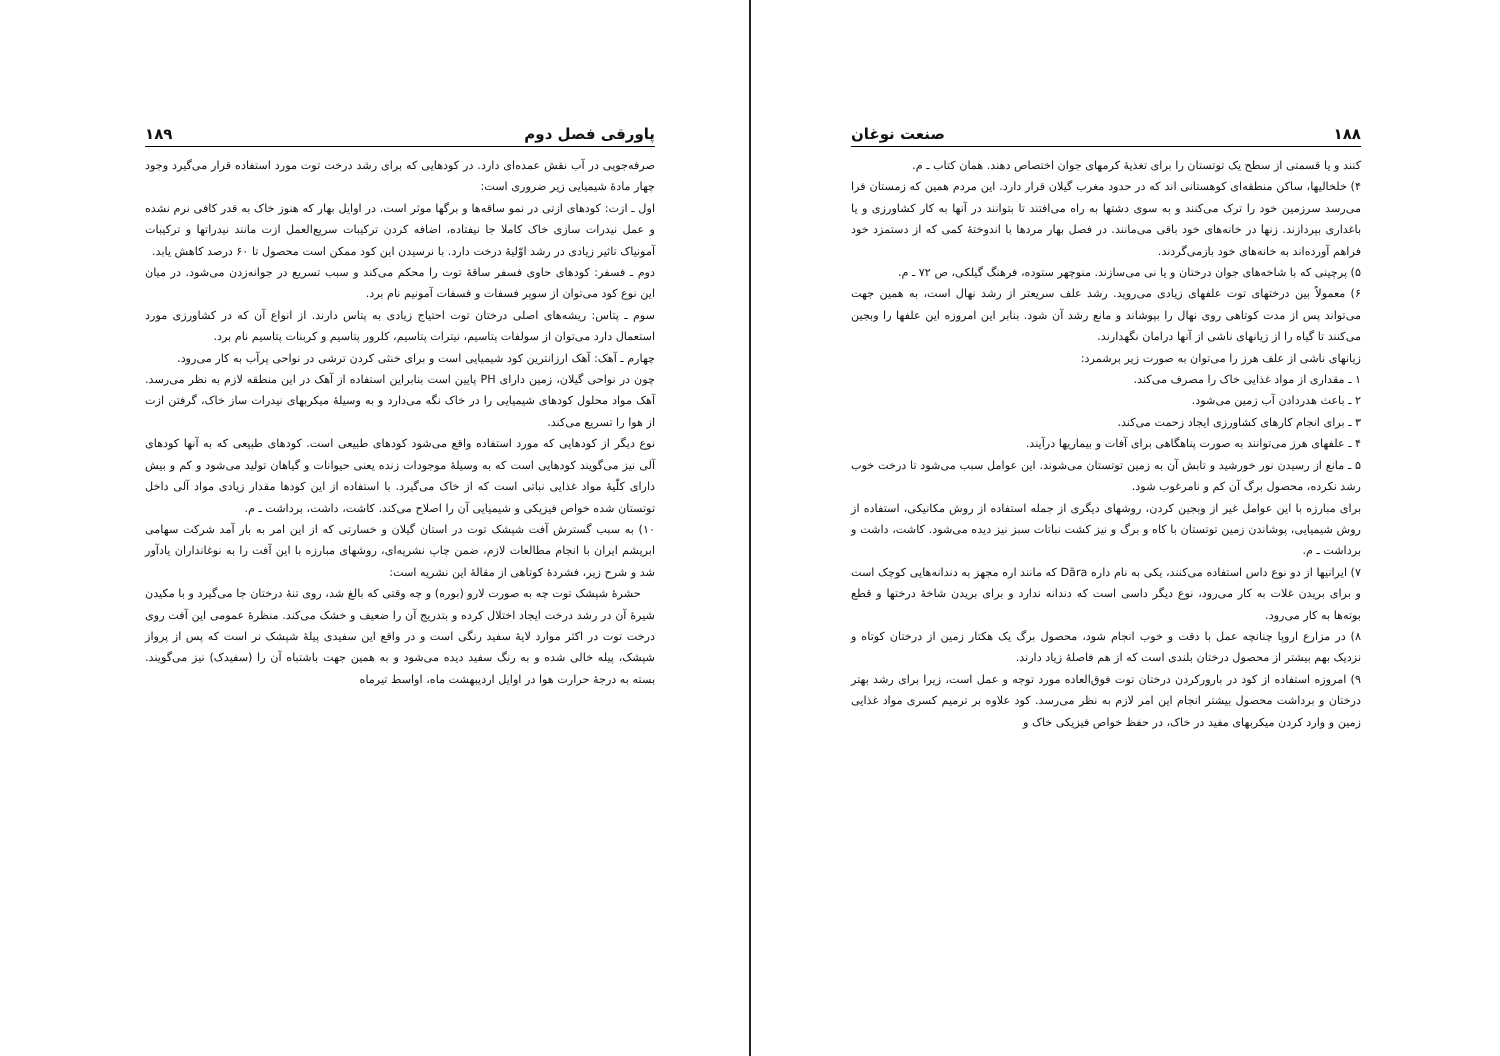۱۸۸ صنعت نوغان
کنند و یا قسمتی از سطح یک توتستان را برای تغذیهٔ کرمهای جوان اختصاص دهند. همان کتاب ـ م.
۴) خلخالیها، ساکن منطقه‌ای کوهستانی اند که در حدود مغرب گیلان قرار دارد. این مردم همین که زمستان فرا می‌رسد سرزمین خود را ترک می‌کنند و به سوی دشتها به راه می‌افتند تا بتوانند در آنها به کار کشاورزی و یا باغداری بپردازند. زنها در خانه‌های خود باقی می‌مانند. در فصل بهار مردها با اندوختهٔ کمی که از دستمزد خود فراهم آورده‌اند به خانه‌های خود بازمی‌گردند.
۵) پرچینی که با شاخه‌های جوان درختان و یا نی می‌سازند. منوچهر ستوده، فرهنگ گیلکی، ص ۷۲ ـ م.
۶) معمولاً بین درختهای توت علفهای زیادی می‌روید. رشد علف سریعتر از رشد نهال است، به همین جهت می‌تواند پس از مدت کوتاهی روی نهال را بپوشاند و مانع رشد آن شود. بنابر این امروزه این علفها را وبجین می‌کنند تا گیاه را از زیانهای ناشی از آنها درامان نگهدارند.
زیانهای ناشی از علف هرز را می‌توان به صورت زیر برشمرد:
۱ ـ مقداری از مواد غذایی خاک را مصرف می‌کند.
۲ ـ باعث هدردادن آب زمین می‌شود.
۳ ـ برای انجام کارهای کشاورزی ایجاد زحمت می‌کند.
۴ ـ علفهای هرز می‌توانند به صورت پناهگاهی برای آفات و بیماریها درآیند.
۵ ـ مانع از رسیدن نور خورشید و تابش آن به زمین توتستان می‌شوند. این عوامل سبب می‌شود تا درخت خوب رشد نکرده، محصول برگ آن کم و نامرغوب شود.
برای مبارزه با این عوامل غیر از وبجین کردن، روشهای دیگری از جمله استفاده از روش مکانیکی، استفاده از روش شیمیایی، پوشاندن زمین توتستان با کاه و برگ و نیز کشت نباتات سبز نیز دیده می‌شود. کاشت، داشت و برداشت ـ م.
۷) ایرانیها از دو نوع داس استفاده می‌کنند، یکی به نام داره Dāra که مانند اره مجهز به دندانه‌هایی کوچک است و برای بریدن غلات به کار می‌رود، نوع دیگر داسی است که دندانه ندارد و برای بریدن شاخهٔ درختها و قطع بوته‌ها به کار می‌رود.
۸) در مزارع اروپا چنانچه عمل با دقت و خوب انجام شود، محصول برگ یک هکتار زمین از درختان کوتاه و نزدیک بهم بیشتر از محصول درختان بلندی است که از هم فاصلهٔ زیاد دارند.
۹) امروزه استفاده از کود در بارورکردن درختان توت فوق‌العاده مورد توجه و عمل است، زیرا برای رشد بهتر درختان و برداشت محصول بیشتر انجام این امر لازم به نظر می‌رسد. کود علاوه بر ترمیم کسری مواد غذایی زمین و وارد کردن میکربهای مفید در خاک، در حفظ خواص فیزیکی خاک و
پاورقی فصل دوم ۱۸۹
صرفه‌جویی در آب نقش عمده‌ای دارد. در کودهایی که برای رشد درخت توت مورد استفاده قرار می‌گیرد وجود چهار مادهٔ شیمیایی زیر ضروری است:
اول ـ ازت: کودهای ازتی در نمو ساقه‌ها و برگها موثر است. در اوایل بهار که هنوز خاک به قدر کافی نرم نشده و عمل نیدرات سازی خاک کاملا جا نیفتاده، اضافه کردن ترکیبات سریع‌العمل ازت مانند نیدراتها و ترکیبات آمونیاک تاثیر زیادی در رشد اوّلیهٔ درخت دارد. با نرسیدن این کود ممکن است محصول تا ۶۰ درصد کاهش یابد.
دوم ـ فسفر: کودهای حاوی فسفر ساقهٔ توت را محکم می‌کند و سبب تسریع در جوانه‌زدن می‌شود. در میان این نوع کود می‌توان از سوپر فسفات و فسفات آمونیم نام برد.
سوم ـ پتاس: ریشه‌های اصلی درختان توت احتیاج زیادی به پتاس دارند. از انواع آن که در کشاورزی مورد استعمال دارد می‌توان از سولفات پتاسیم، نیترات پتاسیم، کلرور پتاسیم و کربنات پتاسیم نام برد.
چهارم ـ آهک: آهک ارزانترین کود شیمیایی است و برای خنثی کردن ترشی در نواحی پرآب به کار می‌رود.
چون در نواحی گیلان، زمین دارای PH پایین است بنابراین استفاده از آهک در این منطقه لازم به نظر می‌رسد. آهک مواد محلول کودهای شیمیایی را در خاک نگه می‌دارد و به وسیلهٔ میکربهای نیدرات ساز خاک، گرفتن ازت از هوا را تسریع می‌کند.
نوع دیگر از کودهایی که مورد استفاده واقع می‌شود کودهای طبیعی است. کودهای طبیعی که به آنها کودهای آلی نیز می‌گویند کودهایی است که به وسیلهٔ موجودات زنده یعنی حیوانات و گیاهان تولید می‌شود و کم و بیش دارای کلّیهٔ مواد غذایی نباتی است که از خاک می‌گیرد. با استفاده از این کودها مقدار زیادی مواد آلی داخل توتستان شده خواص فیزیکی و شیمیایی آن را اصلاح می‌کند. کاشت، داشت، برداشت ـ م.
۱۰) به سبب گسترش آفت شپشک توت در استان گیلان و خسارتی که از این امر به بار آمد شرکت سهامی ابریشم ایران با انجام مطالعات لازم، ضمن چاپ نشریه‌ای، روشهای مبارزه با این آفت را به نوغانداران یادآور شد و شرح زیر، فشردهٔ کوتاهی از مقالهٔ این نشریه است:
حشرهٔ شپشک توت چه به صورت لارو (بوره) و چه وقتی که بالغ شد، روی تنهٔ درختان جا می‌گیرد و با مکیدن شیرهٔ آن در رشد درخت ایجاد اختلال کرده و بتدریج آن را ضعیف و خشک می‌کند. منظرهٔ عمومی این آفت روی درخت توت در اکثر موارد لایهٔ سفید رنگی است و در واقع این سفیدی پیلهٔ شپشک نر است که پس از پرواز شپشک، پیله خالی شده و به رنگ سفید دیده می‌شود و به همین جهت باشتباه آن را (سفیدک) نیز می‌گویند. بسته به درجهٔ حرارت هوا در اوایل اردیبهشت ماه، اواسط تیرماه